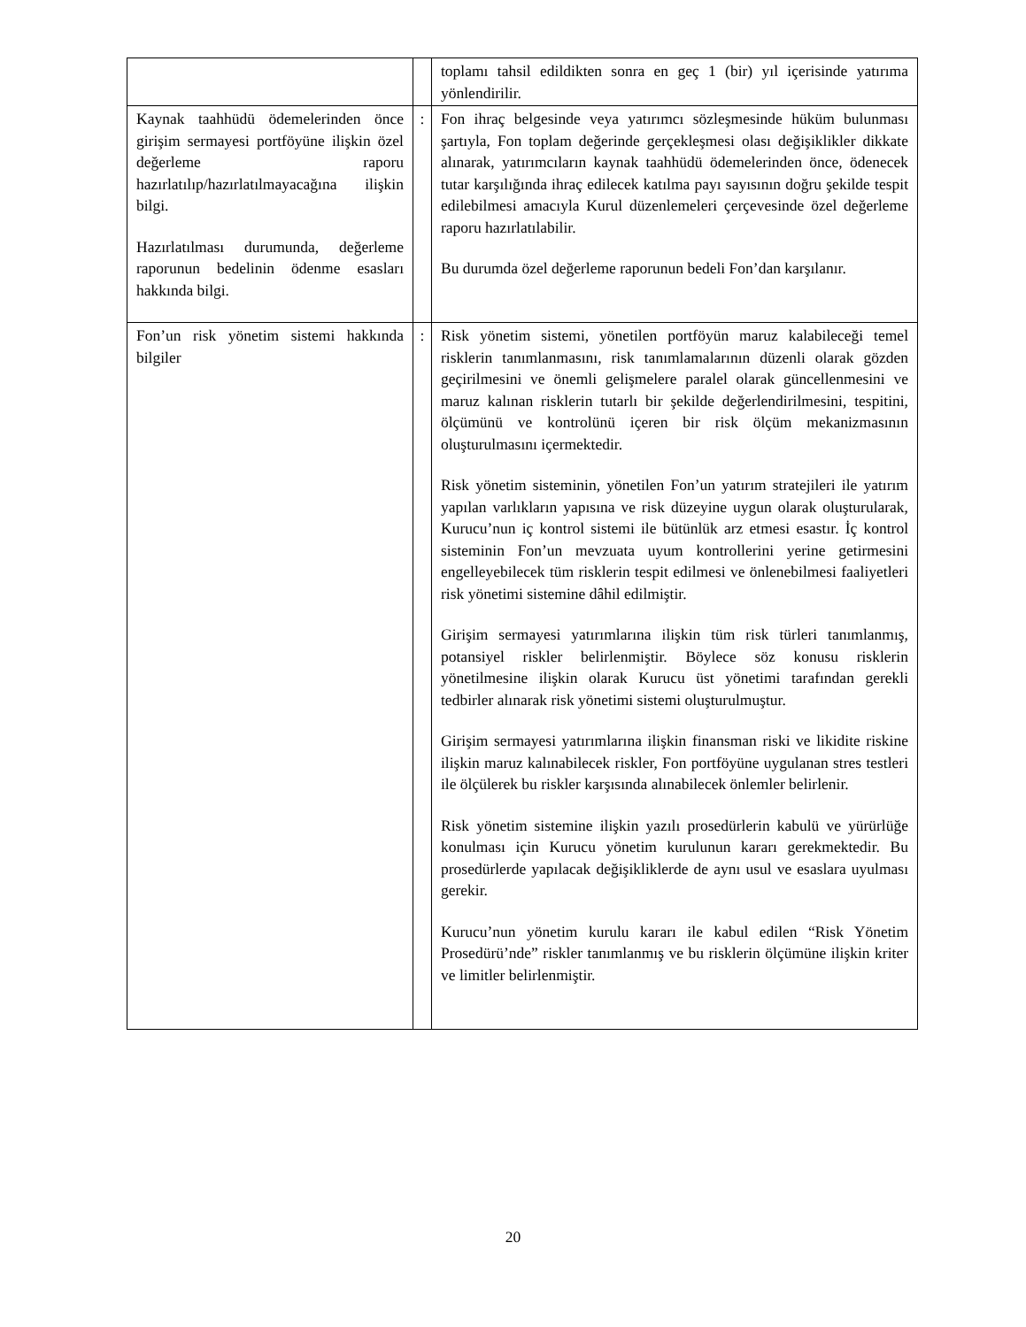| | | toplamı tahsil edildikten sonra en geç 1 (bir) yıl içerisinde yatırıma yönlendirilir. |
| Kaynak taahhüdü ödemelerinden önce girişim sermayesi portföyüne ilişkin özel değerleme raporu hazırlatılıp/hazırlatılmayacağına ilişkin bilgi. Hazırlatılması durumunda, değerleme raporunun bedelinin ödenme esasları hakkında bilgi. | : | Fon ihraç belgesinde veya yatırımcı sözleşmesinde hüküm bulunması şartıyla, Fon toplam değerinde gerçekleşmesi olası değişiklikler dikkate alınarak, yatırımcıların kaynak taahhüdü ödemelerinden önce, ödenecek tutar karşılığında ihraç edilecek katılma payı sayısının doğru şekilde tespit edilebilmesi amacıyla Kurul düzenlemeleri çerçevesinde özel değerleme raporu hazırlatılabilir. Bu durumda özel değerleme raporunun bedeli Fon’dan karşılanır. |
| Fon’un risk yönetim sistemi hakkında bilgiler | : | Risk yönetim sistemi, yönetilen portföyün maruz kalabileceği temel risklerin tanımlanmasını, risk tanımlamalarının düzenli olarak gözden geçirilmesini ve önemli gelişmelere paralel olarak güncellenmesini ve maruz kalınan risklerin tutarlı bir şekilde değerlendirilmesini, tespitini, ölçümünü ve kontrolünü içeren bir risk ölçüm mekanizmasının oluşturulmasını içermektedir. Risk yönetim sisteminin, yönetilen Fon’un yatırım stratejileri ile yatırım yapılan varlıkların yapısına ve risk düzeyine uygun olarak oluşturularak, Kurucu’nun iç kontrol sistemi ile bütünlük arz etmesi esastır. İç kontrol sisteminin Fon’un mevzuata uyum kontrollerini yerine getirmesini engelleyebilecek tüm risklerin tespit edilmesi ve önlenebilmesi faaliyetleri risk yönetimi sistemine dâhil edilmiştir. Girişim sermayesi yatırımlarına ilişkin tüm risk türleri tanımlanmış, potansiyel riskler belirlenmiştir. Böylece söz konusu risklerin yönetilmesine ilişkin olarak Kurucu üst yönetimi tarafından gerekli tedbirler alınarak risk yönetimi sistemi oluşturulmuştur. Girişim sermayesi yatırımlarına ilişkin finansman riski ve likidite riskine ilişkin maruz kalınabilecek riskler, Fon portföyüne uygulanan stres testleri ile ölçülerek bu riskler karşısında alınabilecek önlemler belirlenir. Risk yönetim sistemine ilişkin yazılı prosedürlerin kabulü ve yürürlüğe konulması için Kurucu yönetim kurulunun kararı gerekmektedir. Bu prosedürlerde yapılacak değişikliklerde de aynı usul ve esaslara uyulması gerekir. Kurucu’nun yönetim kurulu kararı ile kabul edilen “Risk Yönetim Prosedürü’nde” riskler tanımlanmış ve bu risklerin ölçümüne ilişkin kriter ve limitler belirlenmiştir. |
20